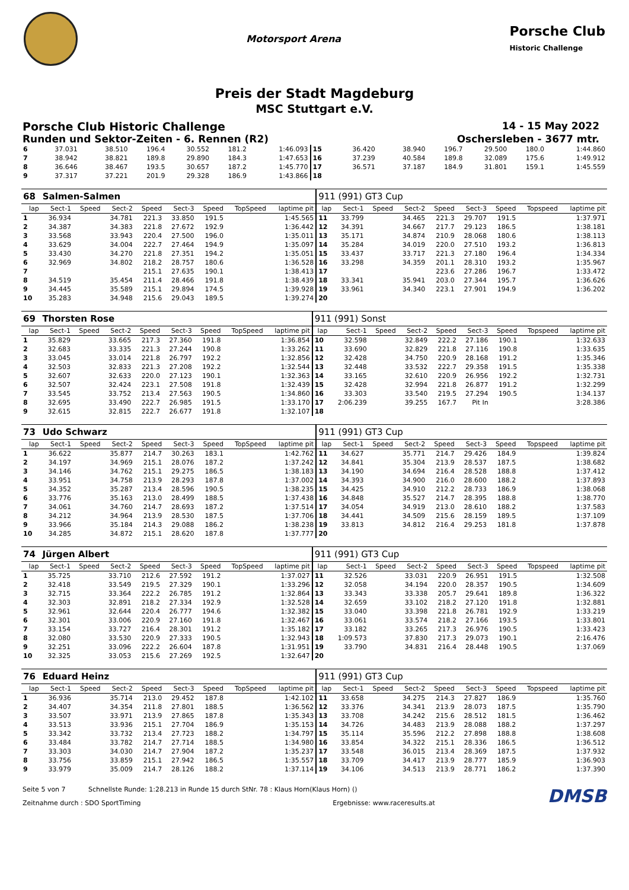Motorsport Arena
Porsche Club
Historic Challenge
Preis der Stadt Magdeburg
MSC Stuttgart e.V.
Porsche Club Historic Challenge 14 - 15 May 2022
Runden und Sektor-Zeiten - 6. Rennen (R2) Oschersleben - 3677 mtr.
| 6 | 37.031 | | 38.510 | 196.4 | 30.552 | 181.2 | | 1:46.093 | 15 | 36.420 | | 38.940 | 196.7 | 29.500 | 180.0 | | 1:44.860 |
| 7 | 38.942 | | 38.821 | 189.8 | 29.890 | 184.3 | | 1:47.653 | 16 | 37.239 | | 40.584 | 189.8 | 32.089 | 175.6 | | 1:49.912 |
| 8 | 36.646 | | 38.467 | 193.5 | 30.657 | 187.2 | | 1:45.770 | 17 | 36.571 | | 37.187 | 184.9 | 31.801 | 159.1 | | 1:45.559 |
| 9 | 37.317 | | 37.221 | 201.9 | 29.328 | 186.9 | | 1:43.866 | 18 | | | | | | | | |
| 68 | Salmen-Salmen | | | | | | | | 911 (991) GT3 Cup | | | | | | | | |
| lap | Sect-1 | Speed | Sect-2 | Speed | Sect-3 | Speed | TopSpeed | laptime pit | lap | Sect-1 | Speed | Sect-2 | Speed | Sect-3 | Speed | Topspeed | laptime pit |
| 1 | 36.934 | | 34.781 | 221.3 | 33.850 | 191.5 | | 1:45.565 | 11 | 33.799 | | 34.465 | 221.3 | 29.707 | 191.5 | | 1:37.971 |
| 2 | 34.387 | | 34.383 | 221.8 | 27.672 | 192.9 | | 1:36.442 | 12 | 34.391 | | 34.667 | 217.7 | 29.123 | 186.5 | | 1:38.181 |
| 3 | 33.568 | | 33.943 | 220.4 | 27.500 | 196.0 | | 1:35.011 | 13 | 35.171 | | 34.874 | 210.9 | 28.068 | 180.6 | | 1:38.113 |
| 4 | 33.629 | | 34.004 | 222.7 | 27.464 | 194.9 | | 1:35.097 | 14 | 35.284 | | 34.019 | 220.0 | 27.510 | 193.2 | | 1:36.813 |
| 5 | 33.430 | | 34.270 | 221.8 | 27.351 | 194.2 | | 1:35.051 | 15 | 33.437 | | 33.717 | 221.3 | 27.180 | 196.4 | | 1:34.334 |
| 6 | 32.969 | | 34.802 | 218.2 | 28.757 | 180.6 | | 1:36.528 | 16 | 33.298 | | 34.359 | 201.1 | 28.310 | 193.2 | | 1:35.967 |
| 7 | | | | 215.1 | 27.635 | 190.1 | | 1:38.413 | 17 | | | | 223.6 | 27.286 | 196.7 | | 1:33.472 |
| 8 | 34.519 | | 35.454 | 211.4 | 28.466 | 191.8 | | 1:38.439 | 18 | 33.341 | | 35.941 | 203.0 | 27.344 | 195.7 | | 1:36.626 |
| 9 | 34.445 | | 35.589 | 215.1 | 29.894 | 174.5 | | 1:39.928 | 19 | 33.961 | | 34.340 | 223.1 | 27.901 | 194.9 | | 1:36.202 |
| 10 | 35.283 | | 34.948 | 215.6 | 29.043 | 189.5 | | 1:39.274 | 20 | | | | | | | | |
| 69 | Thorsten Rose | | | | | | | | 911 (991) Sonst | | | | | | | | |
| lap | Sect-1 | Speed | Sect-2 | Speed | Sect-3 | Speed | TopSpeed | laptime pit | lap | Sect-1 | Speed | Sect-2 | Speed | Sect-3 | Speed | Topspeed | laptime pit |
| 1 | 35.829 | | 33.665 | 217.3 | 27.360 | 191.8 | | 1:36.854 | 10 | 32.598 | | 32.849 | 222.2 | 27.186 | 190.1 | | 1:32.633 |
| 2 | 32.683 | | 33.335 | 221.3 | 27.244 | 190.8 | | 1:33.262 | 11 | 33.690 | | 32.829 | 221.8 | 27.116 | 190.8 | | 1:33.635 |
| 3 | 33.045 | | 33.014 | 221.8 | 26.797 | 192.2 | | 1:32.856 | 12 | 32.428 | | 34.750 | 220.9 | 28.168 | 191.2 | | 1:35.346 |
| 4 | 32.503 | | 32.833 | 221.3 | 27.208 | 192.2 | | 1:32.544 | 13 | 32.448 | | 33.532 | 222.7 | 29.358 | 191.5 | | 1:35.338 |
| 5 | 32.607 | | 32.633 | 220.0 | 27.123 | 190.1 | | 1:32.363 | 14 | 33.165 | | 32.610 | 220.9 | 26.956 | 192.2 | | 1:32.731 |
| 6 | 32.507 | | 32.424 | 223.1 | 27.508 | 191.8 | | 1:32.439 | 15 | 32.428 | | 32.994 | 221.8 | 26.877 | 191.2 | | 1:32.299 |
| 7 | 33.545 | | 33.752 | 213.4 | 27.563 | 190.5 | | 1:34.860 | 16 | 33.303 | | 33.540 | 219.5 | 27.294 | 190.5 | | 1:34.137 |
| 8 | 32.695 | | 33.490 | 222.7 | 26.985 | 191.5 | | 1:33.170 | 17 | 2:06.239 | | 39.255 | 167.7 | Pit In | | | 3:28.386 |
| 9 | 32.615 | | 32.815 | 222.7 | 26.677 | 191.8 | | 1:32.107 | 18 | | | | | | | | |
| 73 | Udo Schwarz | | | | | | | | 911 (991) GT3 Cup | | | | | | | | |
| lap | Sect-1 | Speed | Sect-2 | Speed | Sect-3 | Speed | TopSpeed | laptime pit | lap | Sect-1 | Speed | Sect-2 | Speed | Sect-3 | Speed | Topspeed | laptime pit |
| 1 | 36.622 | | 35.877 | 214.7 | 30.263 | 183.1 | | 1:42.762 | 11 | 34.627 | | 35.771 | 214.7 | 29.426 | 184.9 | | 1:39.824 |
| 2 | 34.197 | | 34.969 | 215.1 | 28.076 | 187.2 | | 1:37.242 | 12 | 34.841 | | 35.304 | 213.9 | 28.537 | 187.5 | | 1:38.682 |
| 3 | 34.146 | | 34.762 | 215.1 | 29.275 | 186.5 | | 1:38.183 | 13 | 34.190 | | 34.694 | 216.4 | 28.528 | 188.8 | | 1:37.412 |
| 4 | 33.951 | | 34.758 | 213.9 | 28.293 | 187.8 | | 1:37.002 | 14 | 34.393 | | 34.900 | 216.0 | 28.600 | 188.2 | | 1:37.893 |
| 5 | 34.352 | | 35.287 | 213.4 | 28.596 | 190.5 | | 1:38.235 | 15 | 34.425 | | 34.910 | 212.2 | 28.733 | 186.9 | | 1:38.068 |
| 6 | 33.776 | | 35.163 | 213.0 | 28.499 | 188.5 | | 1:37.438 | 16 | 34.848 | | 35.527 | 214.7 | 28.395 | 188.8 | | 1:38.770 |
| 7 | 34.061 | | 34.760 | 214.7 | 28.693 | 187.2 | | 1:37.514 | 17 | 34.054 | | 34.919 | 213.0 | 28.610 | 188.2 | | 1:37.583 |
| 8 | 34.212 | | 34.964 | 213.9 | 28.530 | 187.5 | | 1:37.706 | 18 | 34.441 | | 34.509 | 215.6 | 28.159 | 189.5 | | 1:37.109 |
| 9 | 33.966 | | 35.184 | 214.3 | 29.088 | 186.2 | | 1:38.238 | 19 | 33.813 | | 34.812 | 216.4 | 29.253 | 181.8 | | 1:37.878 |
| 10 | 34.285 | | 34.872 | 215.1 | 28.620 | 187.8 | | 1:37.777 | 20 | | | | | | | | |
| 74 | Jürgen Albert | | | | | | | | 911 (991) GT3 Cup | | | | | | | | |
| lap | Sect-1 | Speed | Sect-2 | Speed | Sect-3 | Speed | TopSpeed | laptime pit | lap | Sect-1 | Speed | Sect-2 | Speed | Sect-3 | Speed | Topspeed | laptime pit |
| 1 | 35.725 | | 33.710 | 212.6 | 27.592 | 191.2 | | 1:37.027 | 11 | 32.526 | | 33.031 | 220.9 | 26.951 | 191.5 | | 1:32.508 |
| 2 | 32.418 | | 33.549 | 219.5 | 27.329 | 190.1 | | 1:33.296 | 12 | 32.058 | | 34.194 | 220.0 | 28.357 | 190.5 | | 1:34.609 |
| 3 | 32.715 | | 33.364 | 222.2 | 26.785 | 191.2 | | 1:32.864 | 13 | 33.343 | | 33.338 | 205.7 | 29.641 | 189.8 | | 1:36.322 |
| 4 | 32.303 | | 32.891 | 218.2 | 27.334 | 192.9 | | 1:32.528 | 14 | 32.659 | | 33.102 | 218.2 | 27.120 | 191.8 | | 1:32.881 |
| 5 | 32.961 | | 32.644 | 220.4 | 26.777 | 194.6 | | 1:32.382 | 15 | 33.040 | | 33.398 | 221.8 | 26.781 | 192.9 | | 1:33.219 |
| 6 | 32.301 | | 33.006 | 220.9 | 27.160 | 191.8 | | 1:32.467 | 16 | 33.061 | | 33.574 | 218.2 | 27.166 | 193.5 | | 1:33.801 |
| 7 | 33.154 | | 33.727 | 216.4 | 28.301 | 191.2 | | 1:35.182 | 17 | 33.182 | | 33.265 | 217.3 | 26.976 | 190.5 | | 1:33.423 |
| 8 | 32.080 | | 33.530 | 220.9 | 27.333 | 190.5 | | 1:32.943 | 18 | 1:09.573 | | 37.830 | 217.3 | 29.073 | 190.1 | | 2:16.476 |
| 9 | 32.251 | | 33.096 | 222.2 | 26.604 | 187.8 | | 1:31.951 | 19 | 33.790 | | 34.831 | 216.4 | 28.448 | 190.5 | | 1:37.069 |
| 10 | 32.325 | | 33.053 | 215.6 | 27.269 | 192.5 | | 1:32.647 | 20 | | | | | | | | |
| 76 | Eduard Heinz | | | | | | | | 911 (991) GT3 Cup | | | | | | | | |
| lap | Sect-1 | Speed | Sect-2 | Speed | Sect-3 | Speed | TopSpeed | laptime pit | lap | Sect-1 | Speed | Sect-2 | Speed | Sect-3 | Speed | Topspeed | laptime pit |
| 1 | 36.936 | | 35.714 | 213.0 | 29.452 | 187.8 | | 1:42.102 | 11 | 33.658 | | 34.275 | 214.3 | 27.827 | 186.9 | | 1:35.760 |
| 2 | 34.407 | | 34.354 | 211.8 | 27.801 | 188.5 | | 1:36.562 | 12 | 33.376 | | 34.341 | 213.9 | 28.073 | 187.5 | | 1:35.790 |
| 3 | 33.507 | | 33.971 | 213.9 | 27.865 | 187.8 | | 1:35.343 | 13 | 33.708 | | 34.242 | 215.6 | 28.512 | 181.5 | | 1:36.462 |
| 4 | 33.513 | | 33.936 | 215.1 | 27.704 | 186.9 | | 1:35.153 | 14 | 34.726 | | 34.483 | 213.9 | 28.088 | 188.2 | | 1:37.297 |
| 5 | 33.342 | | 33.732 | 213.4 | 27.723 | 188.2 | | 1:34.797 | 15 | 35.114 | | 35.596 | 212.2 | 27.898 | 188.8 | | 1:38.608 |
| 6 | 33.484 | | 33.782 | 214.7 | 27.714 | 188.5 | | 1:34.980 | 16 | 33.854 | | 34.322 | 215.1 | 28.336 | 186.5 | | 1:36.512 |
| 7 | 33.303 | | 34.030 | 214.7 | 27.904 | 187.2 | | 1:35.237 | 17 | 33.548 | | 36.015 | 213.4 | 28.369 | 187.5 | | 1:37.932 |
| 8 | 33.756 | | 33.859 | 215.1 | 27.942 | 186.5 | | 1:35.557 | 18 | 33.709 | | 34.417 | 213.9 | 28.777 | 185.9 | | 1:36.903 |
| 9 | 33.979 | | 35.009 | 214.7 | 28.126 | 188.2 | | 1:37.114 | 19 | 34.106 | | 34.513 | 213.9 | 28.771 | 186.2 | | 1:37.390 |
Seite 5 von 7 Schnellste Runde: 1:28.213 in Runde 15 durch StNr. 78 : Klaus Horn(Klaus Horn) () DMSB
Zeitnahme durch : SDO SportTiming Ergebnisse: www.raceresults.at